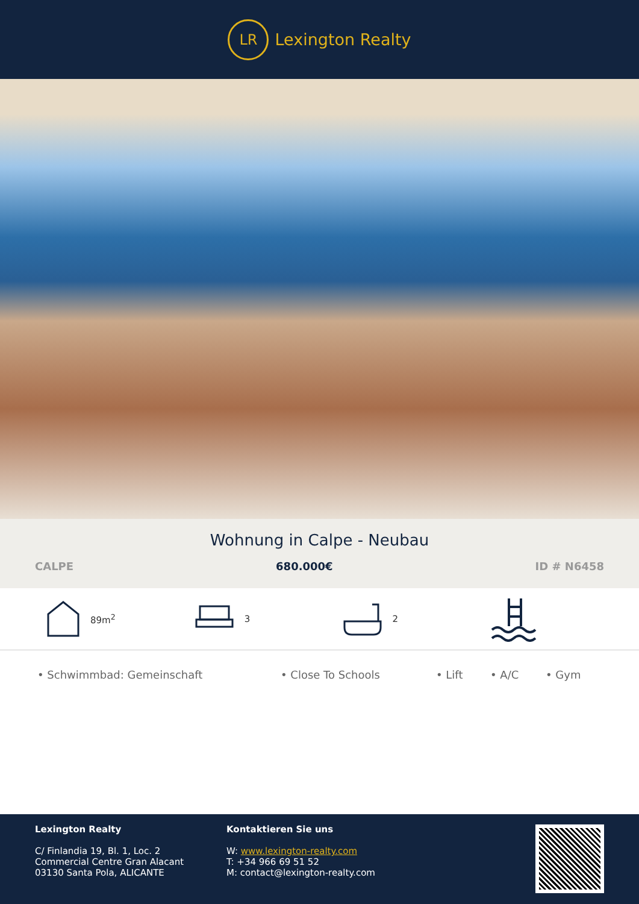LR
Lexington Realty
Wohnung in Calpe - Neubau
CALPE 680.000€ ID # N6458
89m<sup>2</sup> 3 2
• Schwimmbad: Gemeinschaft • Close To Schools • Lift • A/C • Gym
Lexington Realty
C/ Finlandia 19, Bl. 1, Loc. 2
Commercial Centre Gran Alacant
03130 Santa Pola, ALICANTE
Kontaktieren Sie uns
W: www.lexington-realty.com
T: +34 966 69 51 52
M: contact@lexington-realty.com